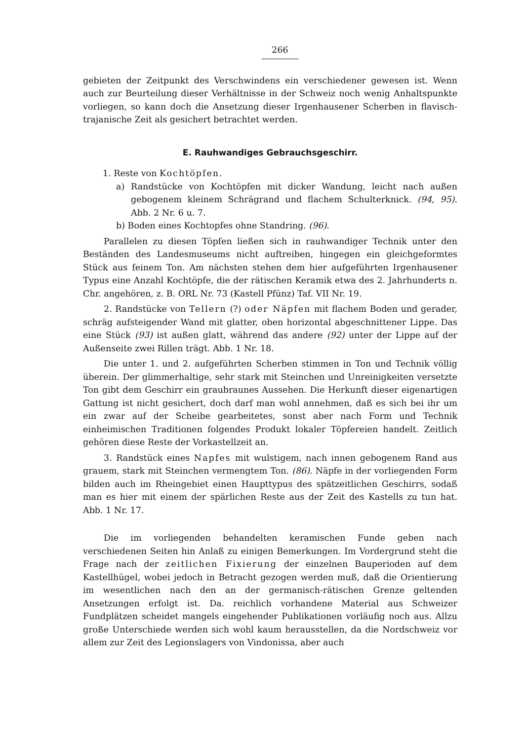266
gebieten der Zeitpunkt des Verschwindens ein verschiedener gewesen ist. Wenn auch zur Beurteilung dieser Verhältnisse in der Schweiz noch wenig Anhaltspunkte vorliegen, so kann doch die Ansetzung dieser Irgenhausener Scherben in flavisch-trajanische Zeit als gesichert betrachtet werden.
E. Rauhwandiges Gebrauchsgeschirr.
1. Reste von Kochtöpfen.
a) Randstücke von Kochtöpfen mit dicker Wandung, leicht nach außen gebogenem kleinem Schrägrand und flachem Schulterknick. (94, 95). Abb. 2 Nr. 6 u. 7.
b) Boden eines Kochtopfes ohne Standring. (96).
Parallelen zu diesen Töpfen ließen sich in rauhwandiger Technik unter den Beständen des Landesmuseums nicht auftreiben, hingegen ein gleichgeformtes Stück aus feinem Ton. Am nächsten stehen dem hier aufgeführten Irgenhausener Typus eine Anzahl Kochtöpfe, die der rätischen Keramik etwa des 2. Jahrhunderts n. Chr. angehören, z. B. ORL Nr. 73 (Kastell Pfünz) Taf. VII Nr. 19.
2. Randstücke von Tellern (?) oder Näpfen mit flachem Boden und gerader, schräg aufsteigender Wand mit glatter, oben horizontal abgeschnittener Lippe. Das eine Stück (93) ist außen glatt, während das andere (92) unter der Lippe auf der Außenseite zwei Rillen trägt. Abb. 1 Nr. 18.
Die unter 1. und 2. aufgeführten Scherben stimmen in Ton und Technik völlig überein. Der glimmerhaltige, sehr stark mit Steinchen und Unreinigkeiten versetzte Ton gibt dem Geschirr ein graubraunes Aussehen. Die Herkunft dieser eigenartigen Gattung ist nicht gesichert, doch darf man wohl annehmen, daß es sich bei ihr um ein zwar auf der Scheibe gearbeitetes, sonst aber nach Form und Technik einheimischen Traditionen folgendes Produkt lokaler Töpfereien handelt. Zeitlich gehören diese Reste der Vorkastellzeit an.
3. Randstück eines Napfes mit wulstigem, nach innen gebogenem Rand aus grauem, stark mit Steinchen vermengtem Ton. (86). Näpfe in der vorliegenden Form bilden auch im Rheingebiet einen Haupttypus des spätzeitlichen Geschirrs, sodaß man es hier mit einem der spärlichen Reste aus der Zeit des Kastells zu tun hat. Abb. 1 Nr. 17.
Die im vorliegenden behandelten keramischen Funde geben nach verschiedenen Seiten hin Anlaß zu einigen Bemerkungen. Im Vordergrund steht die Frage nach der zeitlichen Fixierung der einzelnen Bauperioden auf dem Kastellhügel, wobei jedoch in Betracht gezogen werden muß, daß die Orientierung im wesentlichen nach den an der germanisch-rätischen Grenze geltenden Ansetzungen erfolgt ist. Da. reichlich vorhandene Material aus Schweizer Fundplätzen scheidet mangels eingehender Publikationen vorläufig noch aus. Allzu große Unterschiede werden sich wohl kaum herausstellen, da die Nordschweiz vor allem zur Zeit des Legionslagers von Vindonissa, aber auch